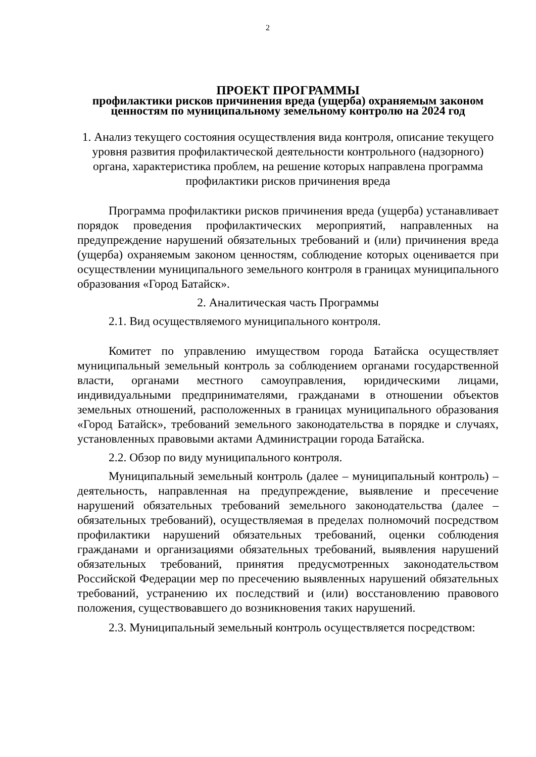2
ПРОЕКТ ПРОГРАММЫ
профилактики рисков причинения вреда (ущерба) охраняемым законом ценностям по муниципальному земельному контролю на 2024 год
1. Анализ текущего состояния осуществления вида контроля, описание текущего уровня развития профилактической деятельности контрольного (надзорного) органа, характеристика проблем, на решение которых направлена программа профилактики рисков причинения вреда
Программа профилактики рисков причинения вреда (ущерба) устанавливает порядок проведения профилактических мероприятий, направленных на предупреждение нарушений обязательных требований и (или) причинения вреда (ущерба) охраняемым законом ценностям, соблюдение которых оценивается при осуществлении муниципального земельного контроля в границах муниципального образования «Город Батайск».
2. Аналитическая часть Программы
2.1. Вид осуществляемого муниципального контроля.
Комитет по управлению имуществом города Батайска осуществляет муниципальный земельный контроль за соблюдением органами государственной власти, органами местного самоуправления, юридическими лицами, индивидуальными предпринимателями, гражданами в отношении объектов земельных отношений, расположенных в границах муниципального образования «Город Батайск», требований земельного законодательства в порядке и случаях, установленных правовыми актами Администрации города Батайска.
2.2. Обзор по виду муниципального контроля.
Муниципальный земельный контроль (далее – муниципальный контроль) – деятельность, направленная на предупреждение, выявление и пресечение нарушений обязательных требований земельного законодательства (далее – обязательных требований), осуществляемая в пределах полномочий посредством профилактики нарушений обязательных требований, оценки соблюдения гражданами и организациями обязательных требований, выявления нарушений обязательных требований, принятия предусмотренных законодательством Российской Федерации мер по пресечению выявленных нарушений обязательных требований, устранению их последствий и (или) восстановлению правового положения, существовавшего до возникновения таких нарушений.
2.3. Муниципальный земельный контроль осуществляется посредством: